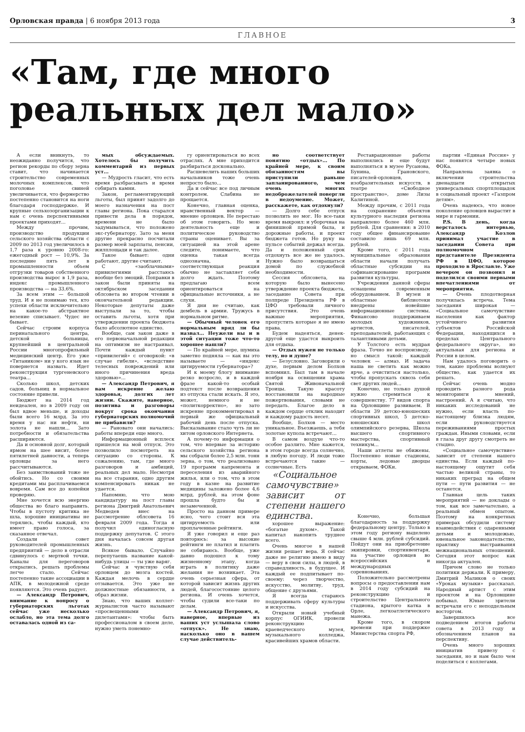Орловская правда | 6 ноября 2013 года 3
ГЛАВНОЕ
«Там, где много реальных дел мало»
А если вникнуть, то неожиданно получится, что регион рекорды по сбору зерна ставит, что начинается строительство современных молочных комплексов, что поголовье свиней увеличивается, что фермерство постепенно становится на ноги благодаря господдержке. И крупные сельхозорганизации к нам с очень перспективными проектами приходят...
Между прочим, производство продукции сельского хозяйства области с 2009 по 2013 год увеличилось в 1,7 раза к уровню 2008-го: ежегодный рост — 10,9%. За последние пять лет в промышленности объем отгрузки товаров собственного производства вырос в 1,9 раза, индекс промышленного производства — на 33,6%.
За всем этим — большой труд. И я не понимаю тех, кто успехи области исключительно на какое-то абстрактное везение списывает. Чудес не бывает.
Сейчас строим корпуса перинатального центра, детской больницы, крупнейший в центральной России многопрофильный медицинский центр. Его уже «Титаником» ни у кого язык не повернется назвать. Идет реконструкция тургеневского театра...
Сколько школ, детских садов, больниц в нормальное состояние привели.
Бюджет на 2014 год неидеален, но в 2009 году он был вдвое меньше, и доходы были всего 16 млрд. За это время у нас ни нефти, ни золота не нашли... Зато потребности и обязательства расширяются.
Да и основной долг, который ярмом на шее висит, более пятилетней давности, а теперь орловцы за него рассчитываются.
Без заимствований тоже не обойтись. Но со своими кредитами мы расплачиваемся вовремя. Сам все до копейки проверяю.
Мне хочется всю энергию общества во благо направить. Чтобы в пустоту критика не шла, хорошие инициативы не терялись, чтобы каждый, кто имеет право голоса, за сказанное отвечал.
Создали совет руководителей промышленных предприятий — дело в отрасли сдвинулось с мертвой точки. Каналы для переговоров открылись, решать проблемы легче стало. Сейчас постепенно такие ассоциации в АПК, в молодежной среде появляются. Это очень радует.
— Александр Петрович, внимание к вопросу о губернаторских льготах сейчас уже несколько ослабло, но эта тема долго оставалась одной из са-
мых обсуждаемых. Хотелось бы получить комментарий из первых уст...
— Мудрость гласит, что есть время разбрасывать и время собирать камни.
Закон, регламентирующий льготы, был принят задолго до моего назначения на пост главы региона. Пока старался привести дела в порядок, времени не было задумываться, что положено экс-губернатору. Зато за меня другие прекрасно посчитали размер моей зарплаты, пенсии, жилплощади и так далее.
Такое бывает: одни работают, другие считают.
С «заоблачными» привилегиями расстаюсь вообще без эмоций. Поправки в закон были приняты на октябрьском заседании облсовета во втором чтении в окончательной редакции. Некоторые депутаты даже выступали за то, чтобы оставить льготы, хотя при утверждении проекта бюджета было абсолютное единство.
Вообще, сам закон даже в его первоначальной редакции на оптимизм не настраивал. Почти каждый пункт «привилегий» с оговоркой: «в случае гибели», «вследствие телесных повреждений или иного причинения вреда здоровью»...
— Александр Петрович, я вам искренне желаю здоровья, долгих лет жизни. Скажите, наверное, позитива и разговоры вокруг срока окончания губернаторских полномочий не прибавили?
— Рановато они начались: работы впереди еще много.
Информационный всплеск пришелся на мой отпуск. Это позволило посмотреть на ситуацию со стороны. К сожалению, там, где много разговоров и амбиций, реальных дел мало. Несмотря на все старания, одно другим компенсировать никак не удается.
Напомню, что мою кандидатуру на пост главы региона Дмитрий Анатольевич Медведев внес на рассмотрение облсовета 16 февраля 2009 года. Тогда я получил единогласную поддержку депутатов. С этого дня началась совсем другая жизнь.
Всякое бывало. Случайно перепутаешь название какой-нибудь улицы — ты уже варяг.
Сейчас я чувствую себя орловцем до мозга костей. Каждая мелочь в сердце отзывается. Это уже не должностные обязанности, а образ жизни.
Знаю, что ваших коллег-журналистов часто называют «просвещенными дилетантами»: чтобы быть профессионалом в своем деле, нужно уметь понемно-
гу ориентироваться во всех отраслях. А мне приходится разбираться досконально.
Расшевелить наших больших начальников тоже очень непросто было...
Да и сейчас все под личным контролем. Слабина не прощается.
Конечно, главная оценка, нравственный вектор — мнение орловцев. Не перестаю об этом говорить. Но мою деятельность еще и политическое руководство страны оценивает. Вы за ситуацией на этой арене следите, понимаете, что оценка такая всегда однозначна, и соответствующая реакция обычно не заставляет себя долго ждать. Поэтому предлагаю всем ориентироваться на официальные источники, а не слухи.
Я дни не считаю, как дембель в армии. Тружусь в нормальном ритме.
— Обычный человек его нормальным вряд ли бы назвал... Неужели вы и в этой ситуации тоже что-то хорошее нашли?
— По крайней мере, шумиха заметно подняла — как вы это называете — «индекс цитируемости губернатора»?
И к моему блогу внимание резко возросло, и в каждой фразе какой-то особый подтекст после возвращения из отпуска стали искать. Я это, может, немного и не «политкорректно», но зато искренне прокомментировал в первый же официальный рабочий день после отпуска. Высказывание стало чуть ли не хитом орловского Интернета.
А почему-то информация о том, что впервые за историю сельского хозяйства региона мы собрали более 2,5 млн. тонн зерна, о том, что реализовано 19 программ капремонта и переселения из аварийного жилья, или о том, что в этом году в казне на развитие медицины заложено более 4,6 млрд. рублей, на этом фоне прошла будто бы и незамеченной.
Просто на данном примере ясно, чего стоит вся эта цитируемость или проплаченные рейтинги.
Я уже говорил и еще раз повторюсь: за высокие рейтинги не платил и платить не собираюсь. Вообще, уже давно подошел к тому жизненному этапу, когда играть в политику даже желания не возникает. Эта очень серьезная сфера, от которой зависит жизнь других людей, благосостояние целого региона. И очень хочется, чтобы судили все-таки по делам.
— Александр Петрович, я, наверное, впервые из ваших уст услышала слово «отпуск». Не знаю, насколько оно в вашем случае действитель-
но соответствует понятию «отдых»... По крайней мере, к своим обязанностям вы приступили раньше запланированного, чем очень многих недоброжелателей повергли в недоумение. Может, расскажете, как отдохнули?
— Долго себе отпуск позволить не мог. Но все-таки время выкроил: и уборочная на финишной прямой была, и дорожные работы, и проект бюджета готов. Но руку на пульсе событий держал всегда. Да и положенный срок отдохнуть все же не удалось. Нужно было возвращаться домой по служебной необходимости.
Сессия облсовета, на которую было вынесено утверждение проекта бюджета, заседание Совета при полпреде Президента РФ в ЦФО требовали личного присутствия. Это очень важные мероприятия, пропустить которые я не имею права.
Будем надеяться, денек-другой еще удастся выкроить для отдыха.
— Отдых нужен не только телу, но и душе?
— Безусловно. Заговорили о духе, первым делом Болхов вспомнил. Был там в начале ноября на освящении храма Святой Живоначальной Троицы. Такую красоту восстановили на народные пожертвования, словами не передать. Благое дело в каждом сердце отклик находит и каждому радость несет.
Вообще, Болхов — место уникальное. Въезжаешь, а тебя золотые купола встречают...
В самом воздухе что-то особое разлито. Мне кажется, в этом городе всегда солнечно, в любую погоду. И люди тоже встречаются такие — солнечные. Есть
«Социальное самочувствие» зависит от степени нашего единства.
хорошее выражение: «богатые духом». Такой капитал накопить труднее всего.
Очень многое в нашей жизни решает вера. Я сейчас даже не религию имею в виду — веру в свои силы, в людей, в справедливость, в будущее. И каждый ее подпитывает по-своему: через творчество, искусство, молитву, труд, общение с друзьями.
Я всегда стараюсь поддерживать сферу культуры и искусства.
Открыли новый учебный корпус ОГИИК, провели реконструкцию краеведческого музея, музыкального колледжа, красивейших храмов области.
Реставрационные работы выполнялись и еще будут выполняться в музее Русанова, Бунина, Грановского, писателей-орловцев, изобразительных искусств, в театре «Свободное пространство», доме Лизы Калитиной.
Между прочим, с 2011 года на сохранение объектов культурного наследия региона направлено более 460 млн. рублей. Для сравнения: в 2010 году общее финансирование составило лишь 69 млн. рублей.
Кроме того, с 2011 года муниципальные образования области начали получать областные субсидии на софинансирование программ развития культуры.
Учреждения данной сферы оснащены современным оборудованием. В музеи и областные библиотеки внедрены новейшие информационные системы. Финансово поддерживаем молодых художников, артистов, писателей, преподавателей, работающих с талантливыми детьми.
У Толстого есть мудрая фраза. Точно не воспроизведу, но смысл такой: каждый человек — алмаз. И задача наша не светить как можно ярче, а очиститься настолько, чтобы пропускать сквозь себя свет других людей...
Конечно, не только душой нужно стремиться к совершенству. 77 видов спорта на Орловщине развиваем. В области 39 детско-юношеских спортивных школ, 5 детско-юношеских школ олимпийского резерва, Школа высшего спортивного мастерства, спортивный техникум...
Наши атлеты не обижены. Постепенно новые стадионы, корты, ледовые дворцы открываем, ФОКи.
Конечно, большая благодарность за поддержку федеральному центру. Только в этом году региону выделено свыше 4 млн. рублей субсидий. Пойдут они на приобретение экипировки, спортинвентаря, на участие орловцев во всероссийских и международных соревнованиях.
Положительно рассмотрены вопросы о предоставлении нам в 2014 году субсидий на реконструкцию и строительство Центрального стадиона, крытого катка в Орле, легкоатлетического манежа.
Кроме того, в скором времени при поддержке Министерства спорта РФ,
партии «Единая Россия» у нас появятся четыре новых ФОКа.
Направлена заявка о включении строительства двенадцати открытых универсальных спортплощадок в социальный проект «Газпром детям».
Очень надеюсь, что новое поколение орловцев вырастит в мире и гармонии.
P.S. В день, когда версталось интервью, Александр Козлов принимал участие в заседании Совета при полномочном представителе Президента РФ в ЦФО, которое проходило в Ярославле. Уже вечером он позвонил и поделился своими первыми впечатлениями от мероприятия.
— Очень плодотворная получилась встреча. Тема заседания широкая — «Социальное самочувствие населения как фактор устойчивого развития субъектов Российской Федерации, находящихся в пределах Центрального федерального округа», но актуальная для региона и России в целом.
Нам удалось поговорить о том, какие проблемы волнуют общество, как удается их решать.
Сейчас очень модно проводить разного рода мониторинги мнений, настроений. А я считаю, что никаких исследований не нужно, если власть по-настоящему близка людям, если руководствуется переживаниями простых граждан. Иными словами, если в глаза друг другу смотреть не стыдно.
«Социальное самочувствие» зависит от степени нашего единства. Если каждый по-настоящему ощутит себя частью великой страны, то никаких преград на общем пути — пути развития — не останется.
Главная цель таких мероприятий — не доклады о том, как все замечательно, а реальный обмен опытом. Поэтому на конкретных примерах обсудили систему взаимодействия с одаренными детьми и молодежью, ювенальное законодательство, практику выстраивания межнациональных отношений. Сегодня этот вопрос как никогда актуален.
Причем слово не только политики держали. К примеру, Дмитрий Маликов о своих «Уроках музыки» рассказал. Народный артист с этим проектом и на Орловщине побывал. Юные зрители встречали его с неподдельным восторгом.
Завершилось все подведением итогов работы совета в 2013 году и обозначением планов на перспективу.
Очень много хороших инициатив привезу с заседания, но и нам было чем поделиться с коллегами.